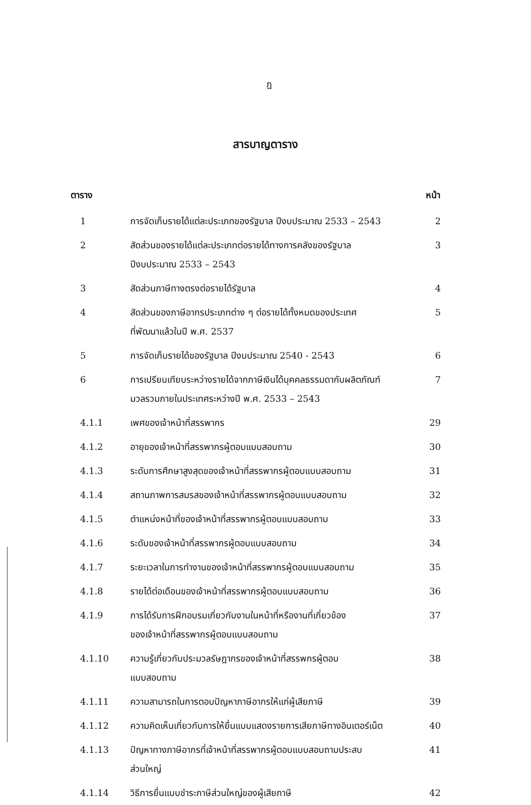ฎ
สารบาญตาราง
| ตาราง | | หน้า |
| --- | --- | --- |
| 1 | การจัดเก็บรายได้แต่ละประเภทของรัฐบาล ปีงบประมาณ 2533 – 2543 | 2 |
| 2 | สัดส่วนของรายได้แต่ละประเภทต่อรายได้ทางการคลังของรัฐบาล ปีงบประมาณ 2533 – 2543 | 3 |
| 3 | สัดส่วนภาษีทางตรงต่อรายได้รัฐบาล | 4 |
| 4 | สัดส่วนของภาษีอากรประเภทต่าง ๆ ต่อรายได้ทั้งหมดของประเทศ ที่พัฒนาแล้วในปี พ.ศ. 2537 | 5 |
| 5 | การจัดเก็บรายได้ของรัฐบาล ปีงบประมาณ 2540 - 2543 | 6 |
| 6 | การเปรียบเทียบระหว่างรายได้จากภาษีเงินได้บุคคลธรรมดากับผลิตภัณฑ์ มวลรวมภายในประเทศระหว่างปี พ.ศ. 2533 – 2543 | 7 |
| 4.1.1 | เพศของเจ้าหน้าที่สรรพากร | 29 |
| 4.1.2 | อายุของเจ้าหน้าที่สรรพากรผู้ตอบแบบสอบถาม | 30 |
| 4.1.3 | ระดับการศึกษาสูงสุดของเจ้าหน้าที่สรรพากรผู้ตอบแบบสอบถาม | 31 |
| 4.1.4 | สถานภาพการสมรสของเจ้าหน้าที่สรรพากรผู้ตอบแบบสอบถาม | 32 |
| 4.1.5 | ตำแหน่งหน้าที่ของเจ้าหน้าที่สรรพากรผู้ตอบแบบสอบถาม | 33 |
| 4.1.6 | ระดับของเจ้าหน้าที่สรรพากรผู้ตอบแบบสอบถาม | 34 |
| 4.1.7 | ระยะเวลาในการทำงานของเจ้าหน้าที่สรรพากรผู้ตอบแบบสอบถาม | 35 |
| 4.1.8 | รายได้ต่อเดือนของเจ้าหน้าที่สรรพากรผู้ตอบแบบสอบถาม | 36 |
| 4.1.9 | การได้รับการฝึกอบรมเกี่ยวกับงานในหน้าที่หรืองานที่เกี่ยวข้อง ของเจ้าหน้าที่สรรพากรผู้ตอบแบบสอบถาม | 37 |
| 4.1.10 | ความรู้เกี่ยวกับประมวลรัษฎากรของเจ้าหน้าที่สรรพกรผู้ตอบ แบบสอบถาม | 38 |
| 4.1.11 | ความสามารถในการตอบปัญหาภาษีอากรให้แก่ผู้เสียภาษี | 39 |
| 4.1.12 | ความคิดเห็นเกี่ยวกับการให้ยื่นแบบแสดงรายการเสียภาษีทางอินเตอร์เน็ต | 40 |
| 4.1.13 | ปัญหาทางภาษีอากรที่เจ้าหน้าที่สรรพากรผู้ตอบแบบสอบถามประสบ ส่วนใหญ่ | 41 |
| 4.1.14 | วิธีการยื่นแบบชำระภาษีส่วนใหญ่ของผู้เสียภาษี | 42 |